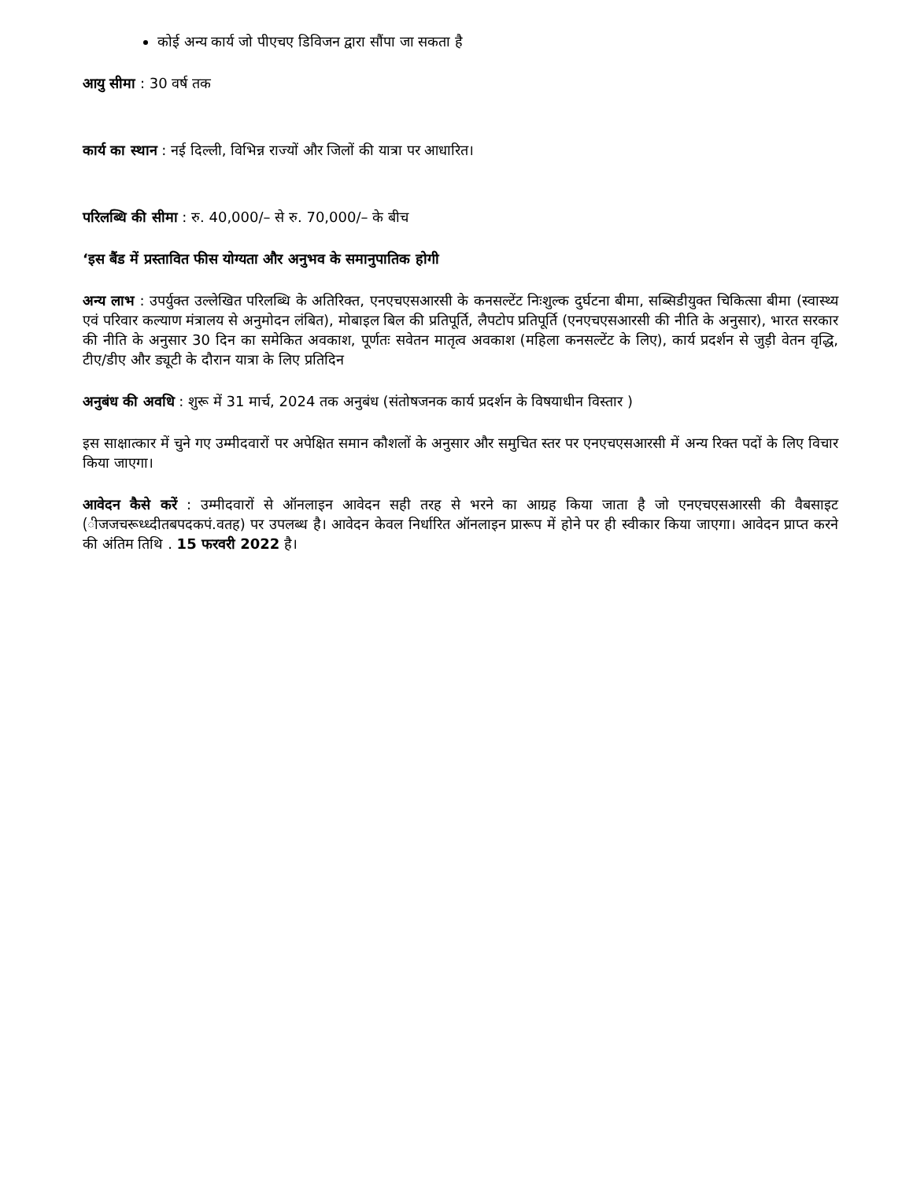कोई अन्य कार्य जो पीएचए डिविजन द्वारा सौंपा जा सकता है
आयु सीमा : 30 वर्ष तक
कार्य का स्थान : नई दिल्ली, विभिन्न राज्यों और जिलों की यात्रा पर आधारित।
परिलब्धि की सीमा : रु. 40,000/– से रु. 70,000/– के बीच
‘इस बैंड में प्रस्तावित फीस योग्यता और अनुभव के समानुपातिक होगी
अन्य लाभ : उपर्युक्त उल्लेखित परिलब्धि के अतिरिक्त, एनएचएसआरसी के कनसल्टेंट निःशुल्क दुर्घटना बीमा, सब्सिडीयुक्त चिकित्सा बीमा (स्वास्थ्य एवं परिवार कल्याण मंत्रालय से अनुमोदन लंबित), मोबाइल बिल की प्रतिपूर्ति, लैपटोप प्रतिपूर्ति (एनएचएसआरसी की नीति के अनुसार), भारत सरकार की नीति के अनुसार 30 दिन का समेकित अवकाश, पूर्णतः सवेतन मातृत्व अवकाश (महिला कनसल्टेंट के लिए), कार्य प्रदर्शन से जुड़ी वेतन वृद्धि, टीए/डीए और ड्यूटी के दौरान यात्रा के लिए प्रतिदिन
अनुबंध की अवधि : शुरू में 31 मार्च, 2024 तक अनुबंध (संतोषजनक कार्य प्रदर्शन के विषयाधीन विस्तार )
इस साक्षात्कार में चुने गए उम्मीदवारों पर अपेक्षित समान कौशलों के अनुसार और समुचित स्तर पर एनएचएसआरसी में अन्य रिक्त पदों के लिए विचार किया जाएगा।
आवेदन कैसे करें : उम्मीदवारों से ऑनलाइन आवेदन सही तरह से भरने का आग्रह किया जाता है जो एनएचएसआरसी की वैबसाइट (ीजजचरूध्ध्दीतबपदकपं.वतह) पर उपलब्ध है। आवेदन केवल निर्धारित ऑनलाइन प्रारूप में होने पर ही स्वीकार किया जाएगा। आवेदन प्राप्त करने की अंतिम तिथि . 15 फरवरी 2022 है।